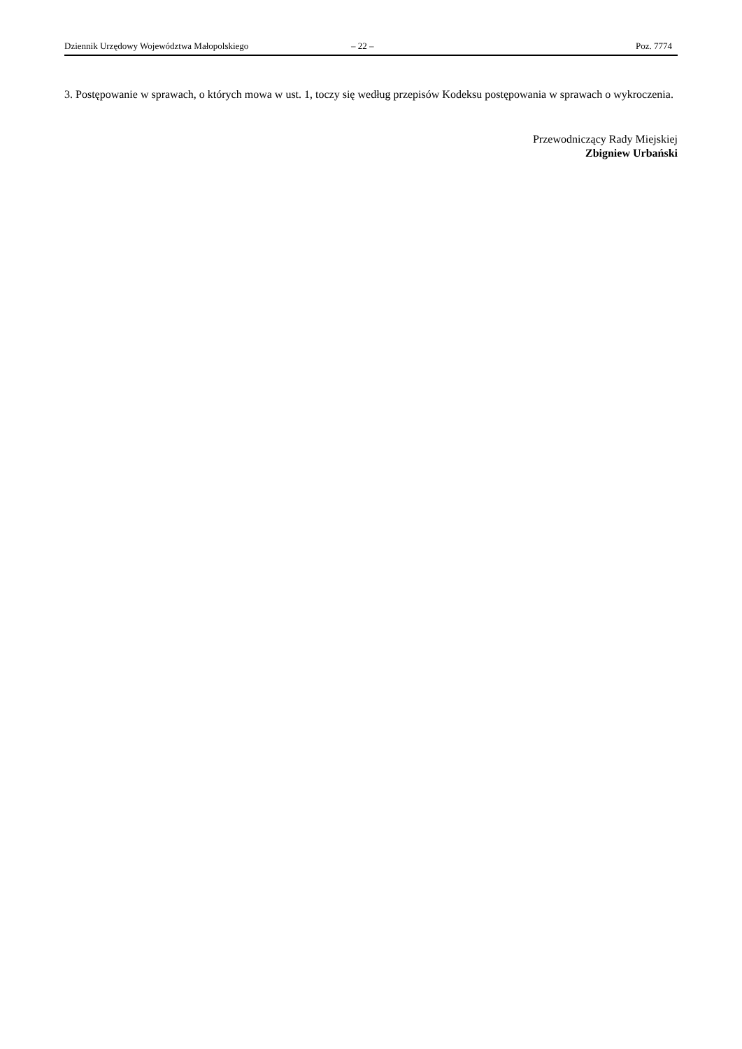Dziennik Urzędowy Województwa Małopolskiego – 22 – Poz. 7774
3. Postępowanie w sprawach, o których mowa w ust. 1, toczy się według przepisów Kodeksu postępowania w sprawach o wykroczenia.
Przewodniczący Rady Miejskiej
Zbigniew Urbański